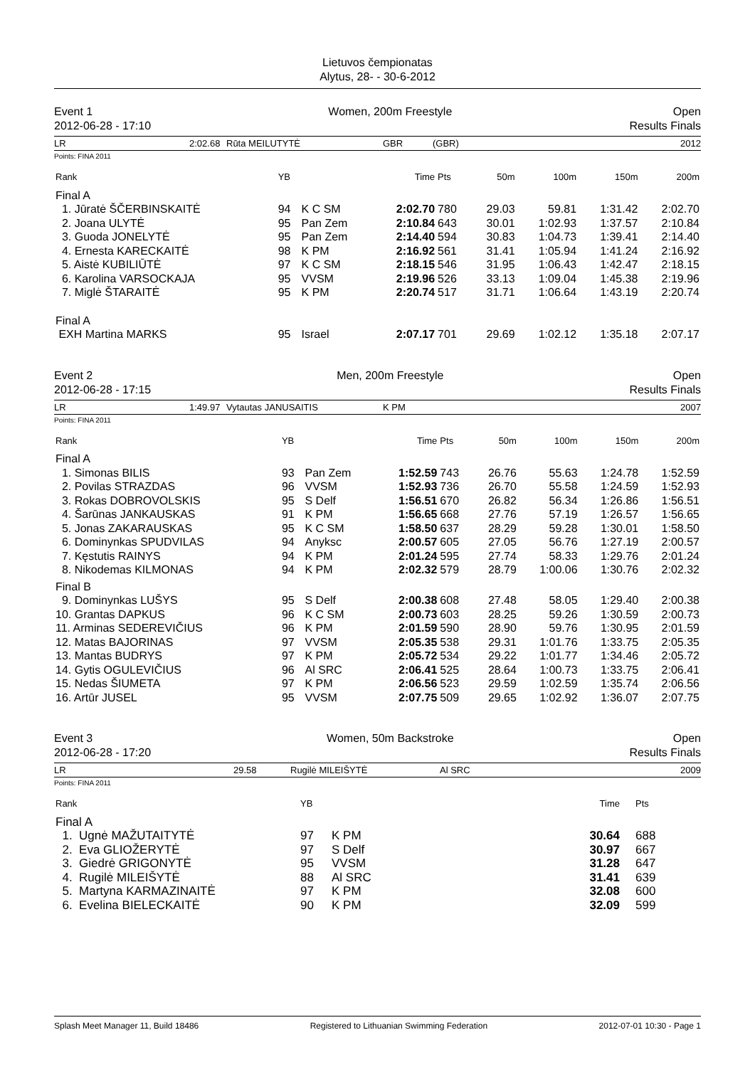Lietuvos čempionatas
Alytus, 28- - 30-6-2012
Event 1
2012-06-28 - 17:10
Women, 200m Freestyle Open
Results Finals
LR 2:02.68 Rūta MEILUTYTĖ GBR (GBR) 2012
Points: FINA 2011
| Rank | YB | | Time | Pts | 50m | 100m | 150m | 200m |
| --- | --- | --- | --- | --- | --- | --- | --- | --- |
| Final A | | | | | | | | |
| 1. Jūratė ŠČERBINSKAITĖ | 94 | K C SM | 2:02.70 | 780 | 29.03 | 59.81 | 1:31.42 | 2:02.70 |
| 2. Joana ULYTĖ | 95 | Pan Zem | 2:10.84 | 643 | 30.01 | 1:02.93 | 1:37.57 | 2:10.84 |
| 3. Guoda JONELYTĖ | 95 | Pan Zem | 2:14.40 | 594 | 30.83 | 1:04.73 | 1:39.41 | 2:14.40 |
| 4. Ernesta KARECKAITĖ | 98 | K PM | 2:16.92 | 561 | 31.41 | 1:05.94 | 1:41.24 | 2:16.92 |
| 5. Aistė KUBILIŪTĖ | 97 | K C SM | 2:18.15 | 546 | 31.95 | 1:06.43 | 1:42.47 | 2:18.15 |
| 6. Karolina VARSOCKAJA | 95 | VVSM | 2:19.96 | 526 | 33.13 | 1:09.04 | 1:45.38 | 2:19.96 |
| 7. Miglė ŠTARAITĖ | 95 | K PM | 2:20.74 | 517 | 31.71 | 1:06.64 | 1:43.19 | 2:20.74 |
| Final A | | | | | | | | |
| EXH Martina MARKS | 95 | Israel | 2:07.17 | 701 | 29.69 | 1:02.12 | 1:35.18 | 2:07.17 |
Event 2
2012-06-28 - 17:15
Men, 200m Freestyle Open
Results Finals
LR 1:49.97 Vytautas JANUSAITIS K PM 2007
Points: FINA 2011
| Rank | YB | | Time | Pts | 50m | 100m | 150m | 200m |
| --- | --- | --- | --- | --- | --- | --- | --- | --- |
| Final A | | | | | | | | |
| 1. Simonas BILIS | 93 | Pan Zem | 1:52.59 | 743 | 26.76 | 55.63 | 1:24.78 | 1:52.59 |
| 2. Povilas STRAZDAS | 96 | VVSM | 1:52.93 | 736 | 26.70 | 55.58 | 1:24.59 | 1:52.93 |
| 3. Rokas DOBROVOLSKIS | 95 | S Delf | 1:56.51 | 670 | 26.82 | 56.34 | 1:26.86 | 1:56.51 |
| 4. Šarūnas JANKAUSKAS | 91 | K PM | 1:56.65 | 668 | 27.76 | 57.19 | 1:26.57 | 1:56.65 |
| 5. Jonas ZAKARAUSKAS | 95 | K C SM | 1:58.50 | 637 | 28.29 | 59.28 | 1:30.01 | 1:58.50 |
| 6. Dominynkas SPUDVILAS | 94 | Anyksc | 2:00.57 | 605 | 27.05 | 56.76 | 1:27.19 | 2:00.57 |
| 7. Kęstutis RAINYS | 94 | K PM | 2:01.24 | 595 | 27.74 | 58.33 | 1:29.76 | 2:01.24 |
| 8. Nikodemas KILMONAS | 94 | K PM | 2:02.32 | 579 | 28.79 | 1:00.06 | 1:30.76 | 2:02.32 |
| Final B | | | | | | | | |
| 9. Dominynkas LUŠYS | 95 | S Delf | 2:00.38 | 608 | 27.48 | 58.05 | 1:29.40 | 2:00.38 |
| 10. Grantas DAPKUS | 96 | K C SM | 2:00.73 | 603 | 28.25 | 59.26 | 1:30.59 | 2:00.73 |
| 11. Arminas SEDEREVIČIUS | 96 | K PM | 2:01.59 | 590 | 28.90 | 59.76 | 1:30.95 | 2:01.59 |
| 12. Matas BAJORINAS | 97 | VVSM | 2:05.35 | 538 | 29.31 | 1:01.76 | 1:33.75 | 2:05.35 |
| 13. Mantas BUDRYS | 97 | K PM | 2:05.72 | 534 | 29.22 | 1:01.77 | 1:34.46 | 2:05.72 |
| 14. Gytis OGULEVIČIUS | 96 | Al SRC | 2:06.41 | 525 | 28.64 | 1:00.73 | 1:33.75 | 2:06.41 |
| 15. Nedas ŠIUMETA | 97 | K PM | 2:06.56 | 523 | 29.59 | 1:02.59 | 1:35.74 | 2:06.56 |
| 16. Artūr JUSEL | 95 | VVSM | 2:07.75 | 509 | 29.65 | 1:02.92 | 1:36.07 | 2:07.75 |
Event 3
2012-06-28 - 17:20
Women, 50m Backstroke Open
Results Finals
LR 29.58 Rugilė MILEIŠYTĖ Al SRC 2009
Points: FINA 2011
| Rank | YB | | Time | Pts |
| --- | --- | --- | --- | --- |
| Final A | | | | |
| 1. Ugnė MAŽUTAITYTĖ | 97 | K PM | 30.64 | 688 |
| 2. Eva GLIOŽERYTĖ | 97 | S Delf | 30.97 | 667 |
| 3. Giedrė GRIGONYTĖ | 95 | VVSM | 31.28 | 647 |
| 4. Rugilė MILEIŠYTĖ | 88 | Al SRC | 31.41 | 639 |
| 5. Martyna KARMAZINAITĖ | 97 | K PM | 32.08 | 600 |
| 6. Evelina BIELECKAITĖ | 90 | K PM | 32.09 | 599 |
Splash Meet Manager 11, Build 18486 Registered to Lithuanian Swimming Federation 2012-07-01 10:30 - Page 1